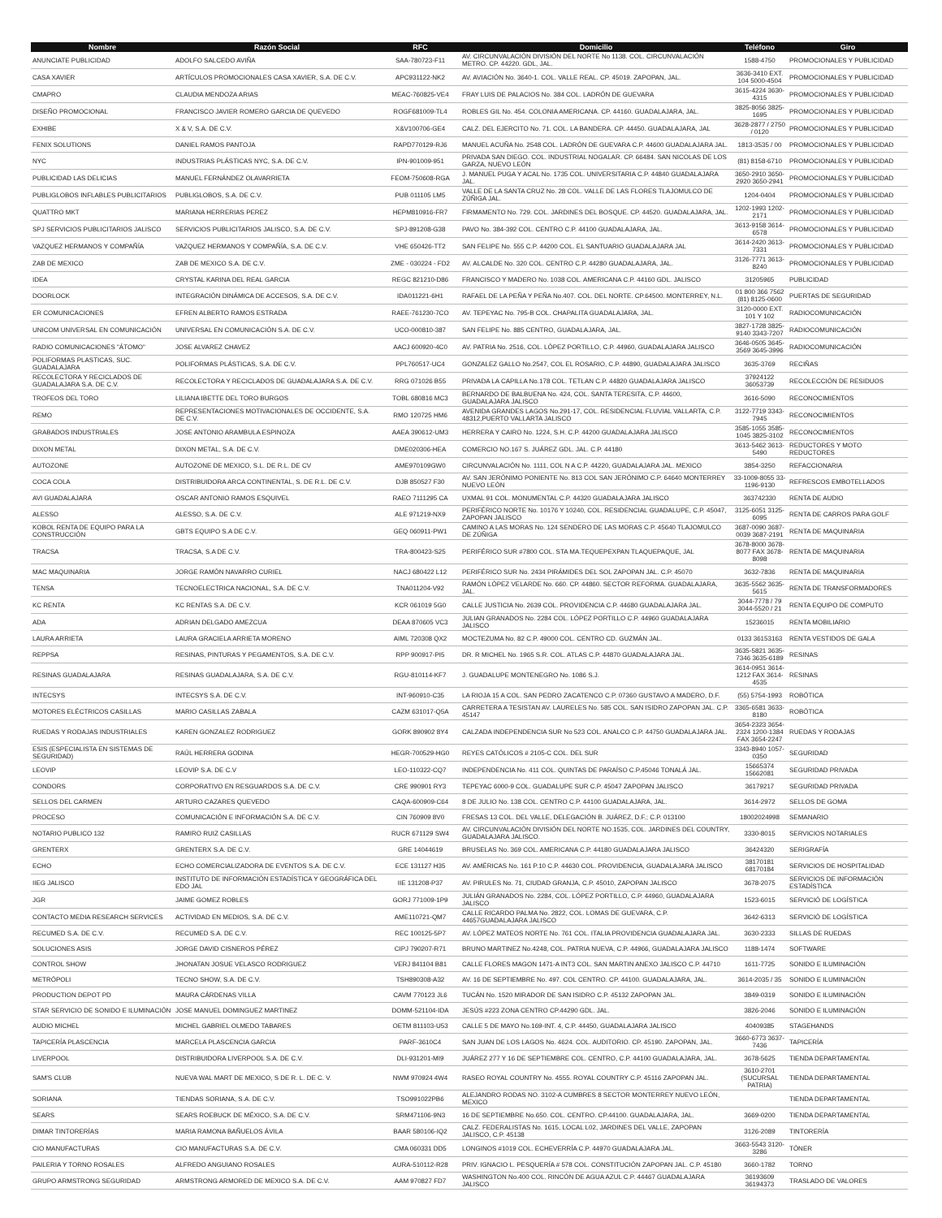| Nombre | Razón Social | RFC | Domicilio | Teléfono | Giro |
| --- | --- | --- | --- | --- | --- |
| ANUNCIATE PUBLICIDAD | ADOLFO SALCEDO AVIÑA | SAA-780723-F11 | AV. CIRCUNVALACIÓN DIVISIÓN DEL NORTE No 1138. COL. CIRCUNVALACIÓN METRO. CP. 44220. GDL, JAL. | 1588-4750 | PROMOCIONALES Y PUBLICIDAD |
| CASA XAVIER | ARTÍCULOS PROMOCIONALES CASA XAVIER, S.A. DE C.V. | APC931122-NK2 | AV. AVIACIÓN No. 3640-1. COL. VALLE REAL. CP. 45019. ZAPOPAN, JAL. | 3636-3410 EXT. 104 5000-4504 | PROMOCIONALES Y PUBLICIDAD |
| CMAPRO | CLAUDIA MENDOZA ARIAS | MEAC-760825-VE4 | FRAY LUIS DE PALACIOS No. 384 COL. LADRÓN DE GUEVARA | 3615-4224 3630-4315 | PROMOCIONALES Y PUBLICIDAD |
| DISEÑO PROMOCIONAL | FRANCISCO JAVIER ROMERO GARCIA DE QUEVEDO | ROGF681009-TL4 | ROBLES GIL No. 454. COLONIA AMERICANA. CP. 44160. GUADALAJARA, JAL. | 3825-8056 3825-1695 | PROMOCIONALES Y PUBLICIDAD |
| EXHIBE | X & V, S.A. DE C.V. | X&V100706-GE4 | CALZ. DEL EJERCITO No. 71. COL. LA BANDERA. CP. 44450. GUADALAJARA, JAL | 3628-2877 / 2750 / 0120 | PROMOCIONALES Y PUBLICIDAD |
| FENIX SOLUTIONS | DANIEL RAMOS PANTOJA | RAPD770129-RJ6 | MANUEL ACUÑA No. 2548 COL. LADRÓN DE GUEVARA C.P. 44600 GUADALAJARA JAL. | 1813-3535 / 00 | PROMOCIONALES Y PUBLICIDAD |
| NYC | INDUSTRIAS PLÁSTICAS NYC, S.A. DE C.V. | IPN-901009-951 | PRIVADA SAN DIEGO. COL. INDUSTRIAL NOGALAR. CP. 66484. SAN NICOLAS DE LOS GARZA, NUEVO LEÓN | (81) 8158-6710 | PROMOCIONALES Y PUBLICIDAD |
| PUBLICIDAD LAS DELICIAS | MANUEL FERNÁNDEZ OLAVARRIETA | FEOM-750608-RGA | J. MANUEL PUGA Y ACAL No. 1735 COL. UNIVERSITARIA C.P. 44840 GUADALAJARA JAL. | 3650-2910 3650-2920 3650-2941 | PROMOCIONALES Y PUBLICIDAD |
| PUBLIGLOBOS INFLABLES PUBLICITARIOS | PUBLIGLOBOS, S.A. DE C.V. | PUB 011105 LM5 | VALLE DE LA SANTA CRUZ No. 28 COL. VALLE DE LAS FLORES TLAJOMULCO DE ZÚÑIGA JAL. | 1204-0404 | PROMOCIONALES Y PUBLICIDAD |
| QUATTRO MKT | MARIANA HERRERIAS PEREZ | HEPM810916-FR7 | FIRMAMENTO No. 729. COL. JARDINES DEL BOSQUE. CP. 44520. GUADALAJARA, JAL. | 1202-1993 1202-2171 | PROMOCIONALES Y PUBLICIDAD |
| SPJ SERVICIOS PUBLICITARIOS JALISCO | SERVICIOS PUBLICITARIOS JALISCO, S.A. DE C.V. | SPJ-891208-G38 | PAVO No. 384-392 COL. CENTRO C.P. 44100 GUADALAJARA, JAL. | 3613-9158 3614-6578 | PROMOCIONALES Y PUBLICIDAD |
| VAZQUEZ HERMANOS Y COMPAÑÍA | VAZQUEZ HERMANOS Y COMPAÑÍA, S.A. DE C.V. | VHE 650426-TT2 | SAN FELIPE No. 555 C.P. 44200 COL. EL SANTUARIO GUADALAJARA JAL | 3614-2420 3613-7331 | PROMOCIONALES Y PUBLICIDAD |
| ZAB DE MEXICO | ZAB DE MEXICO S.A. DE C.V. | ZME - 030224 - FD2 | AV. ALCALDE No. 320 COL. CENTRO C.P. 44280 GUADALAJARA, JAL. | 3126-7771 3613-8240 | PROMOCIONALES Y PUBLICIDAD |
| IDEA | CRYSTAL KARINA DEL REAL GARCIA | REGC 821210-D86 | FRANCISCO Y MADERO No. 1038 COL. AMERICANA C.P. 44160 GDL. JALISCO | 31205965 | PUBLICIDAD |
| DOORLOCK | INTEGRACIÓN DINÁMICA DE ACCESOS, S.A. DE C.V. | IDA011221-6H1 | RAFAEL DE LA PEÑA Y PEÑA No.407. COL. DEL NORTE. CP.64500. MONTERREY, N.L. | 01 800 366 7562 (81) 8125-0600 | PUERTAS DE SEGURIDAD |
| ER COMUNICACIONES | EFREN ALBERTO RAMOS ESTRADA | RAEE-761230-7CO | AV. TEPEYAC No. 795-B COL. CHAPALITA GUADALAJARA, JAL. | 3120-0000 EXT. 101 Y 102 | RADIOCOMUNICACIÓN |
| UNICOM UNIVERSAL EN COMUNICACIÓN | UNIVERSAL EN COMUNICACIÓN S.A. DE C.V. | UCO-000810-387 | SAN FELIPE No. 885 CENTRO, GUADALAJARA, JAL. | 3827-1728 3825-9140 3343-7207 | RADIOCOMUNICACIÓN |
| RADIO COMUNICACIONES "ÁTOMO" | JOSE ALVAREZ CHAVEZ | AACJ 600920-4C0 | AV. PATRIA No. 2516, COL. LÓPEZ PORTILLO, C.P. 44960, GUADALAJARA JALISCO | 3646-0505 3645-3569 3645-3996 | RADIOCOMUNICACIÓN |
| POLIFORMAS PLASTICAS, SUC. GUADALAJARA | POLIFORMAS PLÁSTICAS, S.A. DE C.V. | PPL760517-UC4 | GONZALEZ GALLO No.2547, COL EL ROSARIO, C.P. 44890, GUADALAJARA JALISCO | 3635-3769 | RECIÑAS |
| RECOLECTORA Y RECICLADOS DE GUADALAJARA S.A. DE C.V. | RECOLECTORA Y RECICLADOS DE GUADALAJARA S.A. DE C.V. | RRG 071026 B55 | PRIVADA LA CAPILLA No.178 COL. TETLAN C.P. 44820 GUADALAJARA JALISCO | 37924122 36053739 | RECOLECCIÓN DE RESIDUOS |
| TROFEOS DEL TORO | LILIANA IBETTE DEL TORO BURGOS | TOBL 680816 MC3 | BERNARDO DE BALBUENA No. 424, COL. SANTA TERESITA, C.P. 44600, GUADALAJARA JALISCO | 3616-5090 | RECONOCIMIENTOS |
| REMO | REPRESENTACIONES MOTIVACIONALES DE OCCIDENTE, S.A. DE C.V. | RMO 120725 HM6 | AVENIDA GRANDES LAGOS No.291-17, COL. RESIDENCIAL FLUVIAL VALLARTA, C.P. 48312,PUERTO VALLARTA JALISCO | 3122-7719 3343-7945 | RECONOCIMIENTOS |
| GRABADOS INDUSTRIALES | JOSE ANTONIO ARAMBULA ESPINOZA | AAEA 390612-UM3 | HERRERA Y CAIRO No. 1224, S.H. C.P. 44200 GUADALAJARA JALISCO | 3585-1055 3585-1045 3825-3102 | RECONOCIMIENTOS |
| DIXON METAL | DIXON METAL, S.A. DE C.V. | DME020306-HEA | COMERCIO NO.167 S. JUÁREZ GDL. JAL. C.P. 44180 | 3613-5462 3613-5490 | REDUCTORES Y MOTO REDUCTORES |
| AUTOZONE | AUTOZONE DE MEXICO, S.L. DE R.L. DE CV | AME970109GW0 | CIRCUNVALACIÓN No. 1111, COL N A C.P. 44220, GUADALAJARA JAL. MEXICO | 3854-3250 | REFACCIONARIA |
| COCA COLA | DISTRIBUIDORA ARCA CONTINENTAL, S. DE R.L. DE C.V. | DJB 850527 F30 | AV. SAN JERÓNIMO PONIENTE No. 813 COL SAN JERÓNIMO C.P. 64640 MONTERREY NUEVO LEÓN | 33-1009-8055 33-1196-9130 | REFRESCOS EMBOTELLADOS |
| AVI GUADALAJARA | OSCAR ANTONIO RAMOS ESQUIVEL | RAEO 7111295 CA | UXMAL 91 COL. MONUMENTAL C.P. 44320 GUADALAJARA JALISCO | 363742330 | RENTA DE AUDIO |
| ALESSO | ALESSO, S.A. DE C.V. | ALE 971219-NX9 | PERIFÉRICO NORTE No. 10176 Y 10240, COL. RESIDENCIAL GUADALUPE, C.P. 45047, ZAPOPAN JALISCO | 3125-6051 3125-6095 | RENTA DE CARROS PARA GOLF |
| KOBOL RENTA DE EQUIPO PARA LA CONSTRUCCIÓN | GBTS EQUIPO S.A DE C.V. | GEQ 060911-PW1 | CAMINO A LAS MORAS No. 124 SENDERO DE LAS MORAS C.P. 45640 TLAJOMULCO DE ZÚÑIGA | 3687-0090 3687-0039 3687-2191 | RENTA DE MAQUINARIA |
| TRACSA | TRACSA, S.A DE C.V. | TRA-800423-S25 | PERIFÉRICO SUR #7800 COL. STA MA.TEQUEPEXPAN TLAQUEPAQUE, JAL | 3678-8000 3678-8077 FAX 3678-8098 | RENTA DE MAQUINARIA |
| MAC MAQUINARIA | JORGE RAMÓN NAVARRO CURIEL | NACJ 680422 L12 | PERIFÉRICO SUR No. 2434 PIRÁMIDES DEL SOL ZAPOPAN JAL. C.P. 45070 | 3632-7836 | RENTA DE MAQUINARIA |
| TENSA | TECNOELECTRICA NACIONAL, S.A. DE C.V. | TNA011204-V92 | RAMÓN LÓPEZ VELARDE No. 660. CP. 44860. SECTOR REFORMA. GUADALAJARA, JAL. | 3635-5562 3635-5615 | RENTA DE TRANSFORMADORES |
| KC RENTA | KC RENTAS S.A. DE C.V. | KCR 061019 5G0 | CALLE JUSTICIA No. 2639 COL. PROVIDENCIA C.P. 44680 GUADALAJARA JAL. | 3044-7778 / 79 3044-5520 / 21 | RENTA EQUIPO DE COMPUTO |
| ADA | ADRIAN DELGADO AMEZCUA | DEAA 870605 VC3 | JULIAN GRANADOS No. 2284 COL. LÓPEZ PORTILLO C.P. 44960 GUADALAJARA JALISCO | 15236015 | RENTA MOBILIARIO |
| LAURA ARRIETA | LAURA GRACIELA ARRIETA MORENO | AIML 720308 QX2 | MOCTEZUMA No. 82 C.P. 49000 COL. CENTRO CD. GUZMÁN JAL. | 0133 36153163 | RENTA VESTIDOS DE GALA |
| REPPSA | RESINAS, PINTURAS Y PEGAMENTOS, S.A. DE C.V. | RPP 900917-PI5 | DR. R MICHEL No. 1965 S.R. COL. ATLAS C.P. 44870 GUADALAJARA JAL. | 3635-5821 3635-7346 3635-6189 | RESINAS |
| RESINAS GUADALAJARA | RESINAS GUADALAJARA, S.A. DE C.V. | RGU-810114-KF7 | J. GUADALUPE MONTENEGRO No. 1086 S.J. | 3614-0951 3614-1212 FAX 3614-4535 | RESINAS |
| INTECSYS | INTECSYS S.A. DE C.V. | INT-960910-C35 | LA RIOJA 15 A COL. SAN PEDRO ZACATENCO C.P. 07360 GUSTAVO A MADERO, D.F. | (55) 5754-1993 | ROBÓTICA |
| MOTORES ELÉCTRICOS CASILLAS | MARIO CASILLAS ZABALA | CAZM 631017-Q5A | CARRETERA A TESISTAN AV. LAURELES No. 585 COL. SAN ISIDRO ZAPOPAN JAL. C.P. 45147 | 3365-6581 3633-8180 | ROBÓTICA |
| RUEDAS Y RODAJAS INDUSTRIALES | KAREN GONZALEZ RODRIGUEZ | GORK 890902 8Y4 | CALZADA INDEPENDENCIA SUR No 523 COL. ANALCO C.P. 44750 GUADALAJARA JAL. | 3654-2323 3654-2324 1200-1384 FAX 3654-2247 | RUEDAS Y RODAJAS |
| ESIS (ESPECIALISTA EN SISTEMAS DE SEGURIDAD) | RAÚL HERRERA GODINA | HEGR-700529-HG0 | REYES CATÓLICOS # 2105-C COL. DEL SUR | 3343-8940 1057-0350 | SEGURIDAD |
| LEOVIP | LEOVIP S.A. DE C.V | LEO-110322-CQ7 | INDEPENDENCIA No. 411 COL. QUINTAS DE PARAÍSO C.P.45046 TONALÁ JAL. | 15665374 15662081 | SEGURIDAD PRIVADA |
| CONDORS | CORPORATIVO EN RESGUARDOS S.A. DE C.V. | CRE 990901 RY3 | TEPEYAC 6000-9 COL. GUADALUPE SUR C.P. 45047 ZAPOPAN JALISCO | 36179217 | SEGURIDAD PRIVADA |
| SELLOS DEL CARMEN | ARTURO CAZARES QUEVEDO | CAQA-600909-C64 | 8 DE JULIO No. 138 COL. CENTRO C.P. 44100 GUADALAJARA, JAL. | 3614-2972 | SELLOS DE GOMA |
| PROCESO | COMUNICACIÓN E INFORMACIÓN S.A. DE C.V. | CIN 760909 8V0 | FRESAS 13 COL. DEL VALLE, DELEGACIÓN B. JUÁREZ, D.F.; C.P. 013100 | 18002024998 | SEMANARIO |
| NOTARIO PUBLICO 132 | RAMIRO RUIZ CASILLAS | RUCR 671129 SW4 | AV. CIRCUNVALACIÓN DIVISIÓN DEL NORTE NO.1535, COL. JARDINES DEL COUNTRY, GUADALAJARA JALISCO. | 3330-8015 | SERVICIOS NOTARIALES |
| GRENTERX | GRENTERX S.A. DE C.V. | GRE 14044619 | BRUSELAS No. 369 COL. AMERICANA C.P. 44180 GUADALAJARA JALISCO | 36424320 | SERIGRAFÍA |
| ECHO | ECHO COMERCIALIZADORA DE EVENTOS S.A. DE C.V. | ECE 131127 H35 | AV. AMÉRICAS No. 161 P.10 C.P. 44630 COL. PROVIDENCIA, GUADALAJARA JALISCO | 38170181 68170184 | SERVICIOS DE HOSPITALIDAD |
| IIEG JALISCO | INSTITUTO DE INFORMACIÓN ESTADÍSTICA Y GEOGRÁFICA DEL EDO JAL | IIE 131208-P37 | AV. PIRULES No. 71, CIUDAD GRANJA, C.P. 45010, ZAPOPAN JALISCO | 3678-2075 | SERVICIOS DE INFORMACIÓN ESTADÍSTICA |
| JGR | JAIME GOMEZ ROBLES | GORJ 771009-1P9 | JULIÁN GRANADOS No. 2284, COL. LÓPEZ PORTILLO, C.P. 44960, GUADALAJARA JALISCO | 1523-6015 | SERVICIÓ DE LOGÍSTICA |
| CONTACTO MEDIA RESEARCH SERVICES | ACTIVIDAD EN MEDIOS, S.A. DE C.V. | AME110721-QM7 | CALLE RICARDO PALMA No. 2822, COL. LOMAS DE GUEVARA, C.P. 44657GUADALAJARA JALISCO | 3642-6313 | SERVICIÓ DE LOGÍSTICA |
| RECUMED S.A. DE C.V. | RECUMED S.A. DE C.V. | REC 100125-5P7 | AV. LÓPEZ MATEOS NORTE No. 761 COL. ITALIA PROVIDENCIA GUADALAJARA JAL. | 3630-2333 | SILLAS DE RUEDAS |
| SOLUCIONES ASIS | JORGE DAVID CISNEROS PÉREZ | CIPJ 790207-R71 | BRUNO MARTINEZ No.4248, COL. PATRIA NUEVA, C.P. 44966, GUADALAJARA JALISCO | 1188-1474 | SOFTWARE |
| CONTROL SHOW | JHONATAN JOSUE VELASCO RODRIGUEZ | VERJ 841104 B81 | CALLE FLORES MAGON 1471-A INT3 COL. SAN MARTIN ANEXO JALISCO C.P. 44710 | 1611-7725 | SONIDO E ILUMINACIÓN |
| METRÓPOLI | TECNO SHOW, S.A. DE C.V. | TSH890308-A32 | AV. 16 DE SEPTIEMBRE No. 497. COL CENTRO. CP. 44100. GUADALAJARA, JAL. | 3614-2035 / 35 | SONIDO E ILUMINACIÓN |
| PRODUCTION DEPOT PD | MAURA CÁRDENAS VILLA | CAVM 770123 JL6 | TUCÁN No. 1520 MIRADOR DE SAN ISIDRO C.P. 45132 ZAPOPAN JAL. | 3849-0319 | SONIDO E ILUMINACIÓN |
| STAR SERVICIO DE SONIDO E ILUMINACIÓN | JOSE MANUEL DOMINGUEZ MARTINEZ | DOMM-521104-IDA | JESÚS #223 ZONA CENTRO CP.44290 GDL. JAL. | 3826-2046 | SONIDO E ILUMINACIÓN |
| AUDIO MICHEL | MICHEL GABRIEL OLMEDO TABARES | OETM 811103-U53 | CALLE 5 DE MAYO No.169-INT. 4, C.P. 44450, GUADALAJARA JALISCO | 40409385 | STAGEHANDS |
| TAPICERÍA PLASCENCIA | MARCELA PLASCENCIA GARCIA | PARF-3610C4 | SAN JUAN DE LOS LAGOS No. 4624. COL. AUDITORIO. CP. 45190. ZAPOPAN, JAL. | 3660-6773 3637-7436 | TAPICERÍA |
| LIVERPOOL | DISTRIBUIDORA LIVERPOOL S.A. DE C.V. | DLI-931201-MI9 | JUÁREZ 277 Y 16 DE SEPTIEMBRE COL. CENTRO, C.P. 44100 GUADALAJARA, JAL. | 3678-5625 | TIENDA DEPARTAMENTAL |
| SAM'S CLUB | NUEVA WAL MART DE MEXICO, S DE R. L. DE C. V. | NWM 970924 4W4 | RASEO ROYAL COUNTRY No. 4555. ROYAL COUNTRY C.P. 45116 ZAPOPAN JAL. | 3610-2701 (SUCURSAL PATRIA) | TIENDA DEPARTAMENTAL |
| SORIANA | TIENDAS SORIANA, S.A. DE C.V. | TSO991022PB6 | ALEJANDRO RODAS NO. 3102-A CUMBRES 8 SECTOR MONTERREY NUEVO LEÓN, MEXICO | | TIENDA DEPARTAMENTAL |
| SEARS | SEARS ROEBUCK DE MÉXICO, S.A. DE C.V. | SRM471106-9N3 | 16 DE SEPTIEMBRE No.650. COL. CENTRO. CP.44100. GUADALAJARA, JAL. | 3669-0200 | TIENDA DEPARTAMENTAL |
| DIMAR TINTORERÍAS | MARIA RAMONA BAÑUELOS ÁVILA | BAAR 580106-IQ2 | CALZ. FEDERALISTAS No. 1615, LOCAL L02, JARDINES DEL VALLE, ZAPOPAN JALISCO, C.P. 45138 | 3126-2089 | TINTORERÍA |
| CIO MANUFACTURAS | CIO MANUFACTURAS S.A. DE C.V. | CMA 060331 DD5 | LONGINOS #1019 COL. ECHEVERRÍA C.P. 44970 GUADALAJARA JAL. | 3663-5543 3120-3286 | TÓNER |
| PAILERIA Y TORNO ROSALES | ALFREDO ANGUIANO ROSALES | AURA-510112-R28 | PRIV. IGNACIO L. PESQUERÍA # 578 COL. CONSTITUCIÓN ZAPOPAN JAL. C.P. 45180 | 3660-1782 | TORNO |
| GRUPO ARMSTRONG SEGURIDAD | ARMSTRONG ARMORED DE MEXICO S.A. DE C.V. | AAM 970827 FD7 | WASHINGTON No.400 COL. RINCÓN DE AGUA AZUL C.P. 44467 GUADALAJARA JALISCO | 36193609 36194373 | TRASLADO DE VALORES |